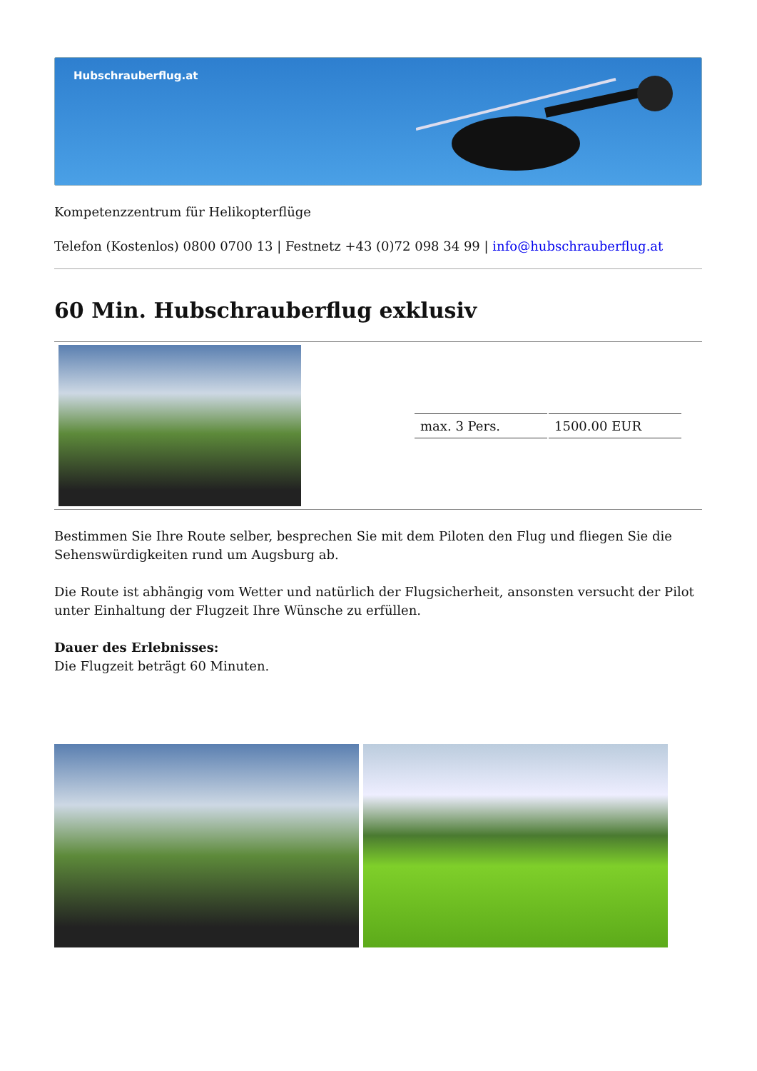Hubschrauberflug.at
Kompetenzzentrum für Helikopterflüge
Telefon (Kostenlos) 0800 0700 13 | Festnetz +43 (0)72 098 34 99 | info@hubschrauberflug.at
60 Min. Hubschrauberflug exklusiv
| | / max. 3 Pers. / 1500.00 EUR / |
Bestimmen Sie Ihre Route selber, besprechen Sie mit dem Piloten den Flug und fliegen Sie die Sehenswürdigkeiten rund um Augsburg ab.
Die Route ist abhängig vom Wetter und natürlich der Flugsicherheit, ansonsten versucht der Pilot unter Einhaltung der Flugzeit Ihre Wünsche zu erfüllen.
Dauer des Erlebnisses:
Die Flugzeit beträgt 60 Minuten.